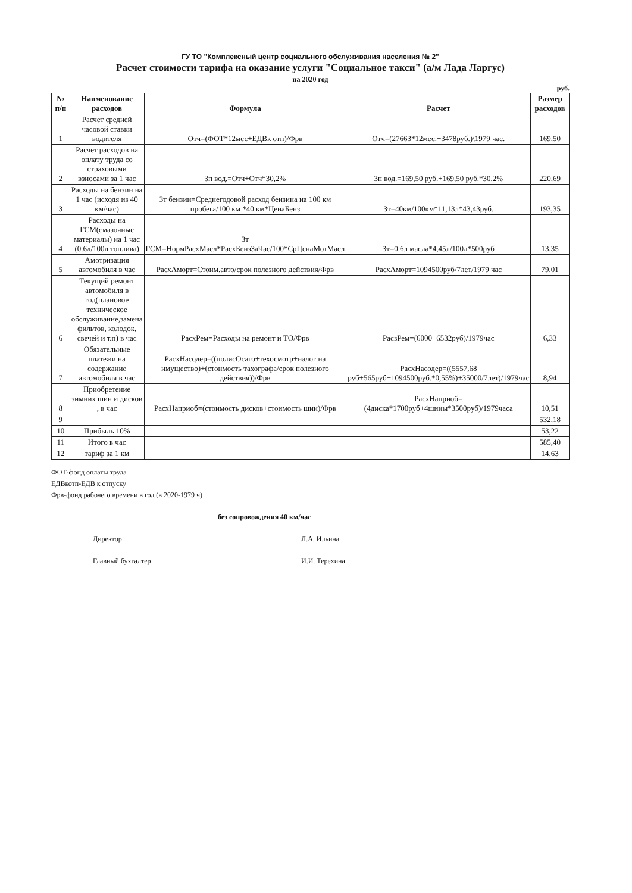ГУ ТО "Комплексный центр социального обслуживания населения № 2"
Расчет стоимости тарифа на оказание услуги "Социальное такси" (а/м Лада Ларгус)
на 2020 год
руб.
| № п/п | Наименование расходов | Формула | Расчет | Размер расходов |
| --- | --- | --- | --- | --- |
| 1 | Расчет средней часовой ставки водителя | Отч=(ФОТ*12мес+ЕДВк отп)/Фрв | Отч=(27663*12мес.+3478руб.)\1979 час. | 169,50 |
| 2 | Расчет расходов на оплату труда со страховыми взносами за 1 час | Зп вод.=Отч+Отч*30,2% | Зп вод.=169,50 руб.+169,50 руб.*30,2% | 220,69 |
| 3 | Расходы на бензин на 1 час (исходя из 40 км/час) | Зт бензин=Среднегодовой расход бензина на 100 км пробега/100 км *40 км*ЦенаБенз | Зт=40км/100км*11,13л*43,43руб. | 193,35 |
| 4 | Расходы на ГСМ(смазочные материалы) на 1 час (0.6л/100л топлива) | Зт ГСМ=НормРасхМасл*РасхБензЗаЧас/100*СрЦенаМотМасл | Зт=0.6л масла*4,45л/100л*500руб | 13,35 |
| 5 | Амотризация автомобиля в час | РасхАморт=Стоим.авто/срок полезного действия/Фрв | РасхАморт=1094500руб/7лет/1979 час | 79,01 |
| 6 | Текущий ремонт автомобиля в год(плановое техническое обслуживание,замена фильтов, колодок, свечей и т.п) в час | РасхРем=Расходы на ремонт и ТО/Фрв | РасзРем=(6000+6532руб)/1979час | 6,33 |
| 7 | Обязательные платежи на содержание автомобиля в час | РасхНасодер=((полисОсаго+техосмотр+налог на имущество)+(стоимость тахографа/срок полезного действия))/Фрв | РасхНасодер=((5557,68 руб+565руб+1094500руб.*0,55%)+35000/7лет)/1979час | 8,94 |
| 8 | Приобретение зимних шин и дисков , в час | РасхНаприоб=(стоимость дисков+стоимость шин)/Фрв | РасхНаприоб=(4диска*1700руб+4шины*3500руб)/1979часа | 10,51 |
| 9 | | | | 532,18 |
| 10 | Прибыль 10% | | | 53,22 |
| 11 | Итого в час | | | 585,40 |
| 12 | тариф за 1 км | | | 14,63 |
ФОТ-фонд оплаты труда
ЕДВкотп-ЕДВ к отпуску
Фрв-фонд рабочего времени в год (в 2020-1979 ч)
без сопровождения 40 км/час
Директор Л.А. Ильина
Главный бухгалтер И.И. Терехина